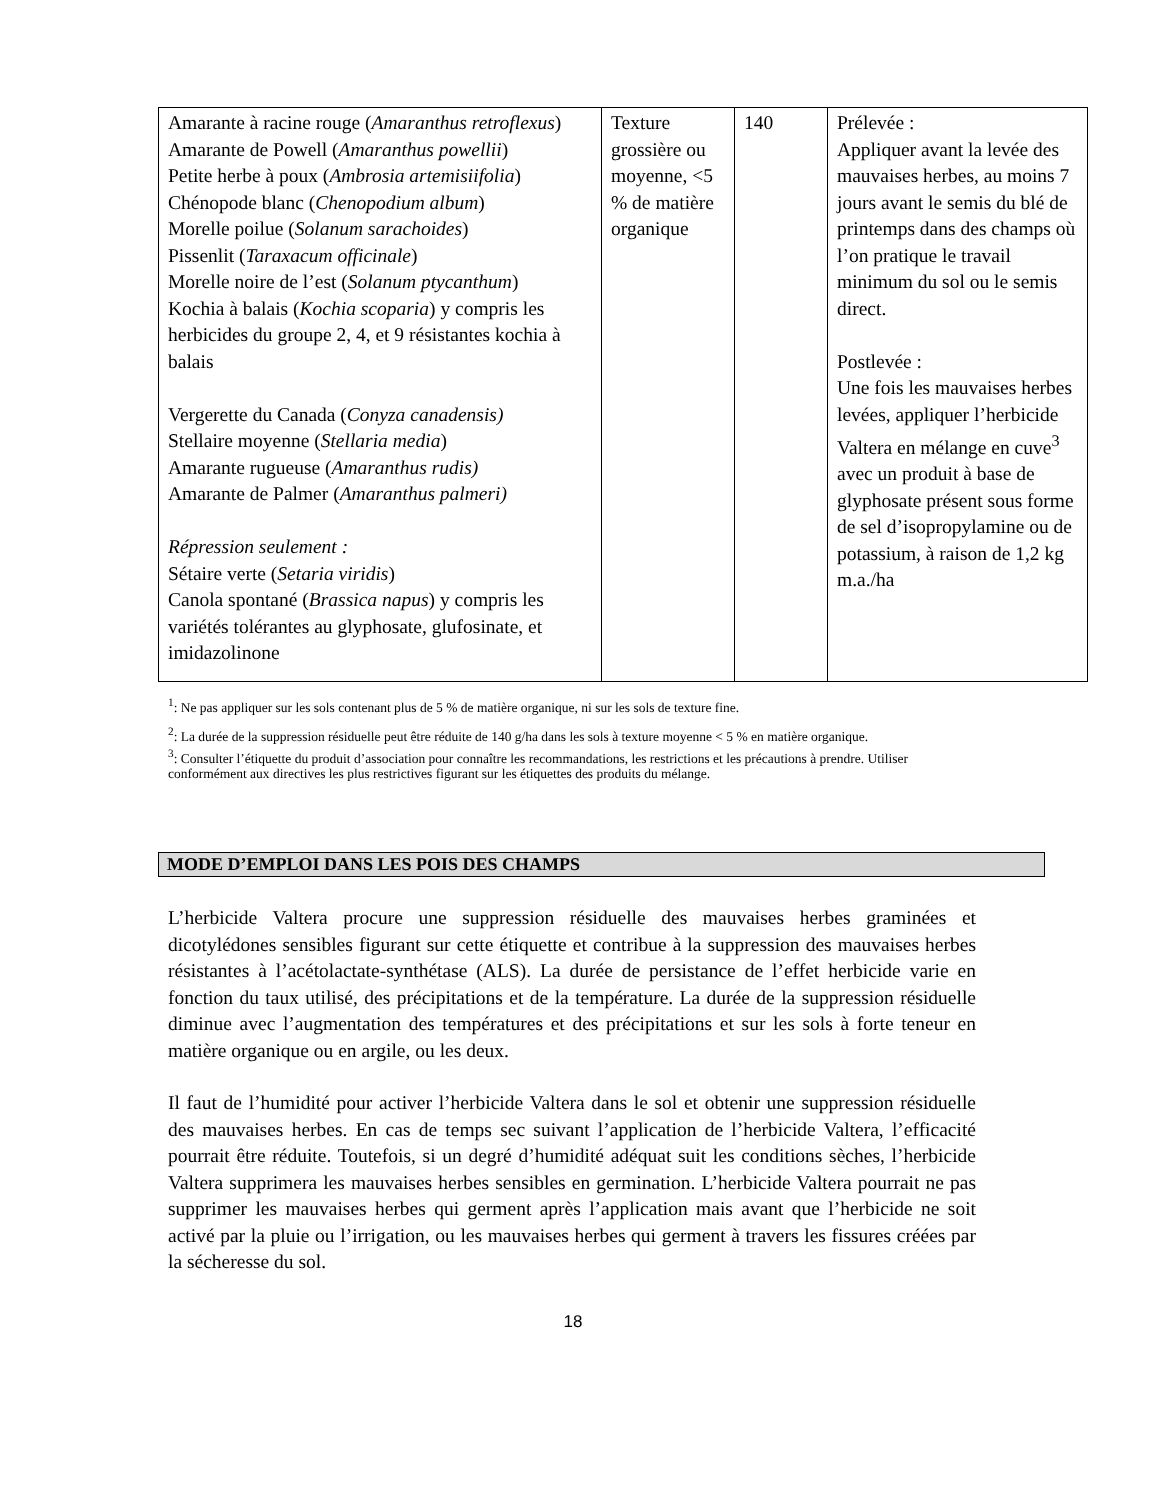| Amarante à racine rouge ( Amaranthus retroflexus ) Amarante de Powell ( Amaranthus powellii ) Petite herbe à poux ( Ambrosia artemisiifolia ) Chénopode blanc ( Chenopodium album ) Morelle poilue ( Solanum sarachoides ) Pissenlit ( Taraxacum officinale ) Morelle noire de l’est ( Solanum ptycanthum ) Kochia à balais ( Kochia scoparia ) y compris les herbicides du groupe 2, 4, et 9 résistantes kochia à balais Vergerette du Canada ( Conyza canadensis) Stellaire moyenne ( Stellaria media ) Amarante rugueuse ( Amaranthus rudis) Amarante de Palmer ( Amaranthus palmeri) Répression seulement : Sétaire verte ( Setaria viridis ) Canola spontané ( Brassica napus ) y compris les variétés tolérantes au glyphosate, glufosinate, et imidazolinone | Texture grossière ou moyenne, <5 % de matière organique | 140 | Prélevée : Appliquer avant la levée des mauvaises herbes, au moins 7 jours avant le semis du blé de printemps dans des champs où l’on pratique le travail minimum du sol ou le semis direct. Postlevée : Une fois les mauvaises herbes levées, appliquer l’herbicide Valtera en mélange en cuve<sup>3</sup> avec un produit à base de glyphosate présent sous forme de sel d’isopropylamine ou de potassium, à raison de 1,2 kg m.a./ha |
<sup>1</sup>: Ne pas appliquer sur les sols contenant plus de 5 % de matière organique, ni sur les sols de texture fine.
<sup>2</sup>: La durée de la suppression résiduelle peut être réduite de 140 g/ha dans les sols à texture moyenne < 5 % en matière organique.
<sup>3</sup>: Consulter l’étiquette du produit d’association pour connaître les recommandations, les restrictions et les précautions à prendre. Utiliser conformément aux directives les plus restrictives figurant sur les étiquettes des produits du mélange.
MODE D’EMPLOI DANS LES POIS DES CHAMPS
L’herbicide Valtera procure une suppression résiduelle des mauvaises herbes graminées et dicotylédones sensibles figurant sur cette étiquette et contribue à la suppression des mauvaises herbes résistantes à l’acétolactate-synthétase (ALS). La durée de persistance de l’effet herbicide varie en fonction du taux utilisé, des précipitations et de la température. La durée de la suppression résiduelle diminue avec l’augmentation des températures et des précipitations et sur les sols à forte teneur en matière organique ou en argile, ou les deux.
Il faut de l’humidité pour activer l’herbicide Valtera dans le sol et obtenir une suppression résiduelle des mauvaises herbes. En cas de temps sec suivant l’application de l’herbicide Valtera, l’efficacité pourrait être réduite. Toutefois, si un degré d’humidité adéquat suit les conditions sèches, l’herbicide Valtera supprimera les mauvaises herbes sensibles en germination. L’herbicide Valtera pourrait ne pas supprimer les mauvaises herbes qui germent après l’application mais avant que l’herbicide ne soit activé par la pluie ou l’irrigation, ou les mauvaises herbes qui germent à travers les fissures créées par la sécheresse du sol.
18